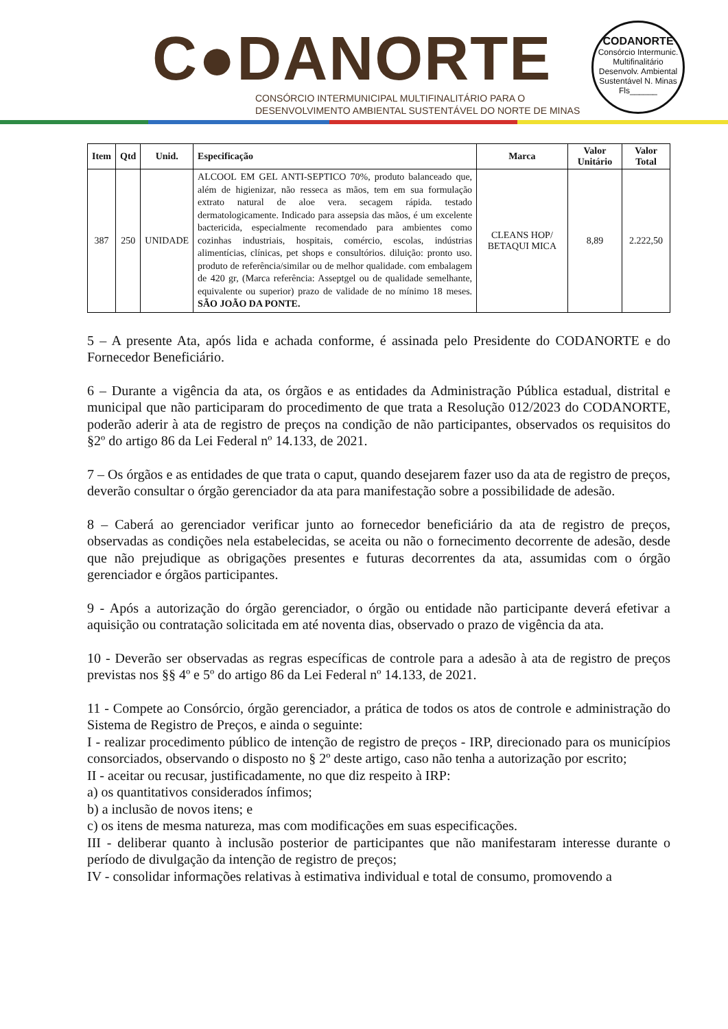C●DANORTE
CONSÓRCIO INTERMUNICIPAL MULTIFINALITÁRIO PARA O
DESENVOLVIMENTO AMBIENTAL SUSTENTÁVEL DO NORTE DE MINAS
CODANORTE
Consórcio Intermunic. Multifinalitário Desenvolv. Ambiental Sustentável N. Minas
Fls______
| Item | Qtd | Unid. | Especificação | Marca | Valor Unitário | Valor Total |
| --- | --- | --- | --- | --- | --- | --- |
| 387 | 250 | UNIDADE | ALCOOL EM GEL ANTI-SEPTICO 70%, produto balanceado que, além de higienizar, não resseca as mãos, tem em sua formulação extrato natural de aloe vera. secagem rápida. testado dermatologicamente. Indicado para assepsia das mãos, é um excelente bactericida, especialmente recomendado para ambientes como cozinhas industriais, hospitais, comércio, escolas, indústrias alimentícias, clínicas, pet shops e consultórios. diluição: pronto uso. produto de referência/similar ou de melhor qualidade. com embalagem de 420 gr, (Marca referência: Asseptgel ou de qualidade semelhante, equivalente ou superior) prazo de validade de no mínimo 18 meses. SÃO JOÃO DA PONTE. | CLEANS HOP/ BETAQUI MICA | 8,89 | 2.222,50 |
5 – A presente Ata, após lida e achada conforme, é assinada pelo Presidente do CODANORTE e do Fornecedor Beneficiário.
6 – Durante a vigência da ata, os órgãos e as entidades da Administração Pública estadual, distrital e municipal que não participaram do procedimento de que trata a Resolução 012/2023 do CODANORTE, poderão aderir à ata de registro de preços na condição de não participantes, observados os requisitos do §2º do artigo 86 da Lei Federal nº 14.133, de 2021.
7 – Os órgãos e as entidades de que trata o caput, quando desejarem fazer uso da ata de registro de preços, deverão consultar o órgão gerenciador da ata para manifestação sobre a possibilidade de adesão.
8 – Caberá ao gerenciador verificar junto ao fornecedor beneficiário da ata de registro de preços, observadas as condições nela estabelecidas, se aceita ou não o fornecimento decorrente de adesão, desde que não prejudique as obrigações presentes e futuras decorrentes da ata, assumidas com o órgão gerenciador e órgãos participantes.
9 - Após a autorização do órgão gerenciador, o órgão ou entidade não participante deverá efetivar a aquisição ou contratação solicitada em até noventa dias, observado o prazo de vigência da ata.
10 - Deverão ser observadas as regras específicas de controle para a adesão à ata de registro de preços previstas nos §§ 4º e 5º do artigo 86 da Lei Federal nº 14.133, de 2021.
11 - Compete ao Consórcio, órgão gerenciador, a prática de todos os atos de controle e administração do Sistema de Registro de Preços, e ainda o seguinte:
I - realizar procedimento público de intenção de registro de preços - IRP, direcionado para os municípios consorciados, observando o disposto no § 2º deste artigo, caso não tenha a autorização por escrito;
II - aceitar ou recusar, justificadamente, no que diz respeito à IRP:
a) os quantitativos considerados ínfimos;
b) a inclusão de novos itens; e
c) os itens de mesma natureza, mas com modificações em suas especificações.
III - deliberar quanto à inclusão posterior de participantes que não manifestaram interesse durante o período de divulgação da intenção de registro de preços;
IV - consolidar informações relativas à estimativa individual e total de consumo, promovendo a